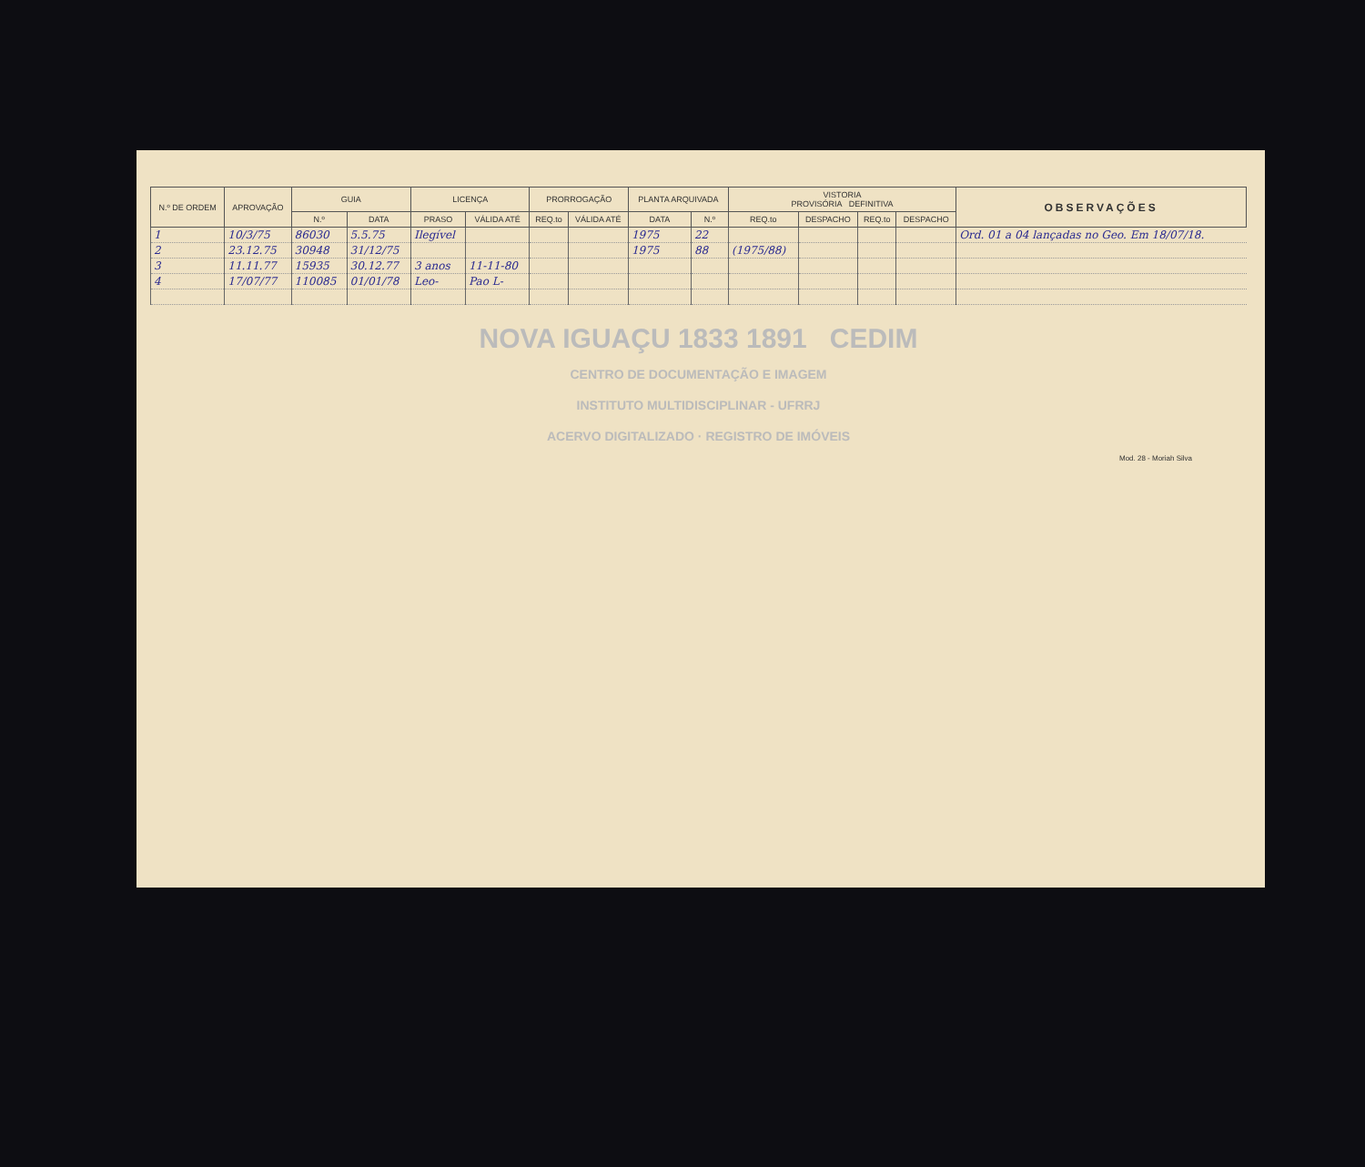| N.º DE ORDEM | APROVAÇÃO | GUIA | | LICENÇA | | PRORROGAÇÃO | | PLANTA ARQUIVADA | | VISTORIA PROVISÓRIA DEFINITIVA | | | | OBSERVAÇÕES |
| --- | --- | --- | --- | --- | --- | --- | --- | --- | --- | --- | --- | --- | --- | --- |
| | | N.º | DATA | PRASO | VÁLIDA ATÉ | REQ.to | VÁLIDA ATÉ | DATA | N.º | REQ.to | DESPACHO | REQ.to | DESPACHO | |
| 1 | 10/3/75 | 86030 | 5.5.75 | Ilegível | | | | 1975 | 22 | | | | | Ord. 01 a 04 lançadas no Geo. Em 18/07/18. |
| 2 | 23.12.75 | 30948 | 31/12/75 | | | | | 1975 | 88 | (1975/88) | | | | |
| 3 | 11.11.77 | 15935 | 30.12.77 | 3 anos | 11-11-80 | | | | | | | | | |
| 4 | 17/07/77 | 110085 | 01/01/78 | Leo- | Pao L- | | | | | | | | | |
NOVA IGUAÇU 1833 1891 CEDIM
CENTRO DE DOCUMENTAÇÃO E IMAGEM
INSTITUTO MULTIDISCIPLINAR - UFRRJ
ACERVO DIGITALIZADO · REGISTRO DE IMÓVEIS
Mod. 28 - Moriah Silva